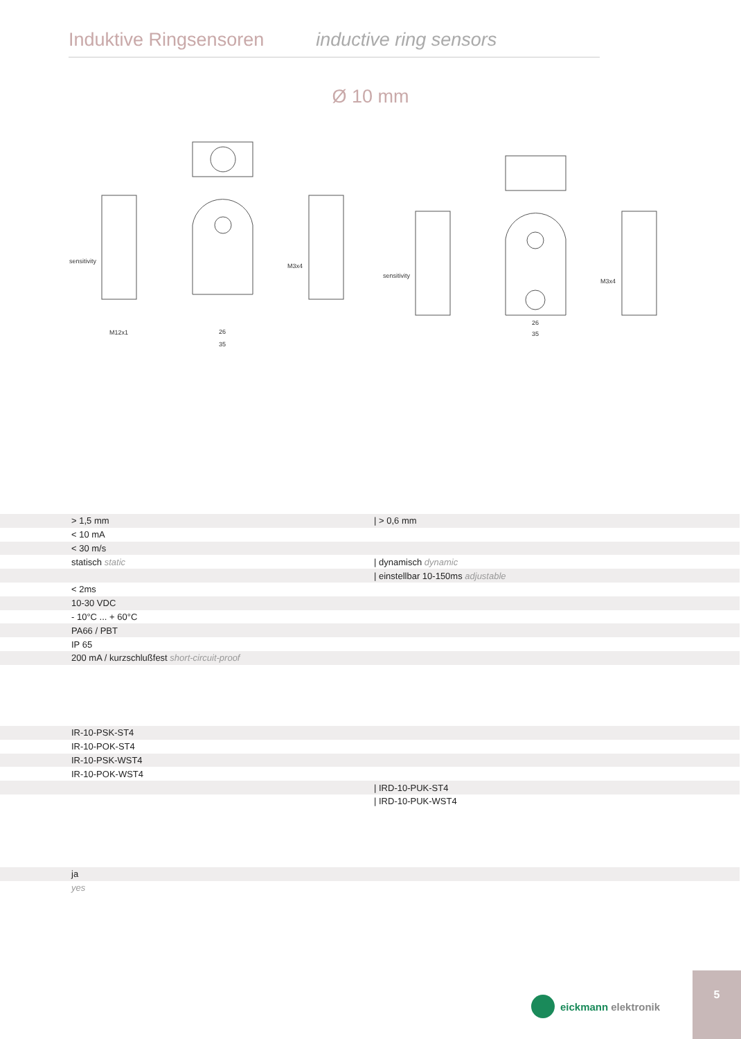Induktive Ringsensoren inductive ring sensors
Ø 10 mm
sensitivity
M12x1
M3x4
sensitivity
M3x4
26
35
26
35
| | > 1,5 mm | / > 0,6 mm |
| | < 10 mA | |
| | < 30 m/s | |
| | statisch static | / dynamisch dynamic |
| | | / einstellbar 10-150ms adjustable |
| | < 2ms | |
| | 10-30 VDC | |
| | - 10°C ... + 60°C | |
| | PA66 / PBT | |
| | IP 65 | |
| | 200 mA / kurzschlußfest short-circuit-proof | |
| | IR-10-PSK-ST4 | |
| | IR-10-POK-ST4 | |
| | IR-10-PSK-WST4 | |
| | IR-10-POK-WST4 | |
| | | / IRD-10-PUK-ST4 |
| | | / IRD-10-PUK-WST4 |
| | ja | |
| | yes | |
eickmann elektronik
5